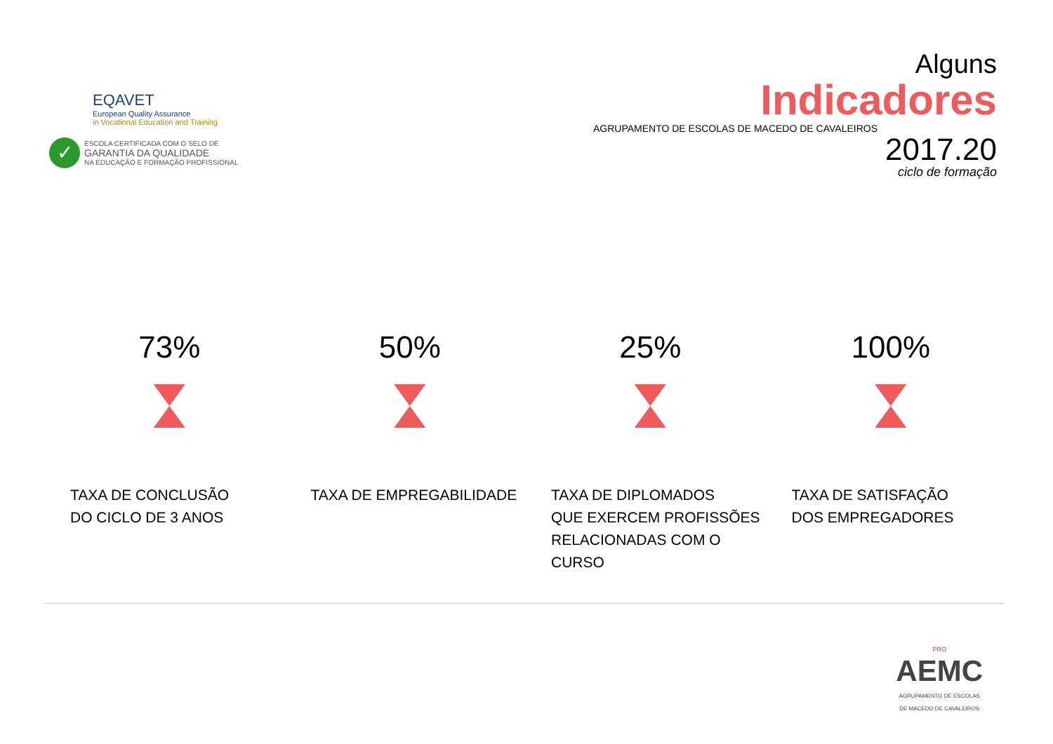EQAVET
European Quality Assurance
in Vocational Education and Training
✓
ESCOLA CERTIFICADA COM O SELO DE
GARANTIA DA QUALIDADE
NA EDUCAÇÃO E FORMAÇÃO PROFISSIONAL
Alguns
Indicadores
AGRUPAMENTO DE ESCOLAS DE MACEDO DE CAVALEIROS
2017.20
ciclo de formação
73%
TAXA DE CONCLUSÃO
DO CICLO DE 3 ANOS
50%
TAXA DE EMPREGABILIDADE
25%
TAXA DE DIPLOMADOS
QUE EXERCEM PROFISSÕES
RELACIONADAS COM O
CURSO
100%
TAXA DE SATISFAÇÃO
DOS EMPREGADORES
PRO
AEMC
AGRUPAMENTO DE ESCOLAS
DE MACEDO DE CAVALEIROS